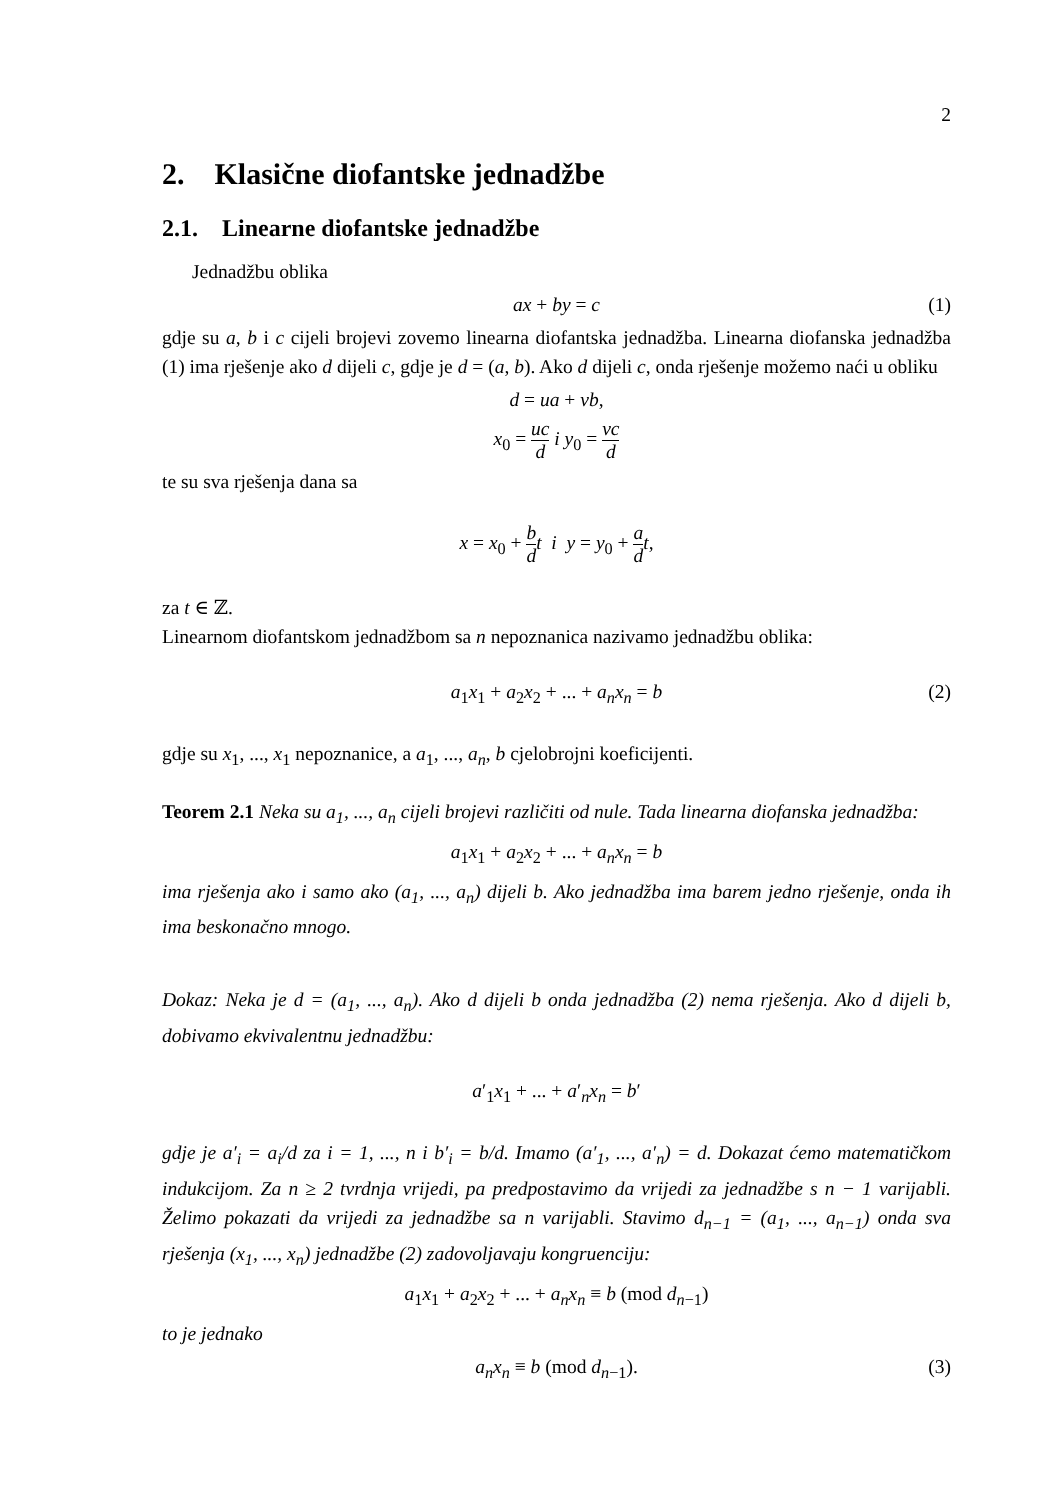2
2. Klasične diofantske jednadžbe
2.1. Linearne diofantske jednadžbe
Jednadžbu oblika
ax + by = c (1)
gdje su a, b i c cijeli brojevi zovemo linearna diofantska jednadžba. Linearna diofanska jednadžba (1) ima rješenje ako d dijeli c, gdje je d = (a, b). Ako d dijeli c, onda rješenje možemo naći u obliku
d = ua + vb,
x<sub>0</sub> = uc d i y<sub>0</sub> = vc d
te su sva rješenja dana sa
x = x<sub>0</sub> + b d t i y = y<sub>0</sub> + a d t,
za t ∈ ℤ.
Linearnom diofantskom jednadžbom sa n nepoznanica nazivamo jednadžbu oblika:
a<sub>1</sub>x<sub>1</sub> + a<sub>2</sub>x<sub>2</sub> + ... + a<sub>n</sub>x<sub>n</sub> = b (2)
gdje su x<sub>1</sub>, ..., x<sub>1</sub> nepoznanice, a a<sub>1</sub>, ..., a<sub>n</sub>, b cjelobrojni koeficijenti.
Teorem 2.1 Neka su a<sub>1</sub>, ..., a<sub>n</sub> cijeli brojevi različiti od nule. Tada linearna diofanska jednadžba:
a<sub>1</sub>x<sub>1</sub> + a<sub>2</sub>x<sub>2</sub> + ... + a<sub>n</sub>x<sub>n</sub> = b
ima rješenja ako i samo ako (a<sub>1</sub>, ..., a<sub>n</sub>) dijeli b. Ako jednadžba ima barem jedno rješenje, onda ih ima beskonačno mnogo.
Dokaz: Neka je d = (a<sub>1</sub>, ..., a<sub>n</sub>). Ako d dijeli b onda jednadžba (2) nema rješenja. Ako d dijeli b, dobivamo ekvivalentnu jednadžbu:
a′<sub>1</sub>x<sub>1</sub> + ... + a′<sub>n</sub>x<sub>n</sub> = b′
gdje je a′<sub>i</sub> = a<sub>i</sub>/d za i = 1, ..., n i b′<sub>i</sub> = b/d. Imamo (a′<sub>1</sub>, ..., a′<sub>n</sub>) = d. Dokazat ćemo matematičkom indukcijom. Za n ≥ 2 tvrdnja vrijedi, pa predpostavimo da vrijedi za jednadžbe s n − 1 varijabli. Želimo pokazati da vrijedi za jednadžbe sa n varijabli. Stavimo d<sub>n−1</sub> = (a<sub>1</sub>, ..., a<sub>n−1</sub>) onda sva rješenja (x<sub>1</sub>, ..., x<sub>n</sub>) jednadžbe (2) zadovoljavaju kongruenciju:
a<sub>1</sub>x<sub>1</sub> + a<sub>2</sub>x<sub>2</sub> + ... + a<sub>n</sub>x<sub>n</sub> ≡ b (mod d<sub>n−1</sub>)
to je jednako
a<sub>n</sub>x<sub>n</sub> ≡ b (mod d<sub>n−1</sub>). (3)